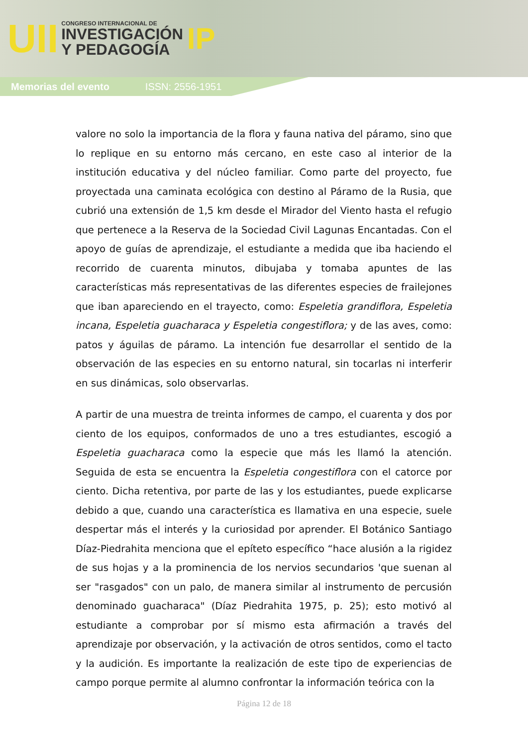UII
CONGRESO INTERNACIONAL DE
INVESTIGACIÓN
Y PEDAGOGÍA
IP
Memorias del evento ISSN: 2556-1951
valore no solo la importancia de la flora y fauna nativa del páramo, sino que lo replique en su entorno más cercano, en este caso al interior de la institución educativa y del núcleo familiar. Como parte del proyecto, fue proyectada una caminata ecológica con destino al Páramo de la Rusia, que cubrió una extensión de 1,5 km desde el Mirador del Viento hasta el refugio que pertenece a la Reserva de la Sociedad Civil Lagunas Encantadas. Con el apoyo de guías de aprendizaje, el estudiante a medida que iba haciendo el recorrido de cuarenta minutos, dibujaba y tomaba apuntes de las características más representativas de las diferentes especies de frailejones que iban apareciendo en el trayecto, como: Espeletia grandiflora, Espeletia incana, Espeletia guacharaca y Espeletia congestiflora; y de las aves, como: patos y águilas de páramo. La intención fue desarrollar el sentido de la observación de las especies en su entorno natural, sin tocarlas ni interferir en sus dinámicas, solo observarlas.
A partir de una muestra de treinta informes de campo, el cuarenta y dos por ciento de los equipos, conformados de uno a tres estudiantes, escogió a Espeletia guacharaca como la especie que más les llamó la atención. Seguida de esta se encuentra la Espeletia congestiflora con el catorce por ciento. Dicha retentiva, por parte de las y los estudiantes, puede explicarse debido a que, cuando una característica es llamativa en una especie, suele despertar más el interés y la curiosidad por aprender. El Botánico Santiago Díaz-Piedrahita menciona que el epíteto específico “hace alusión a la rigidez de sus hojas y a la prominencia de los nervios secundarios 'que suenan al ser "rasgados" con un palo, de manera similar al instrumento de percusión denominado guacharaca" (Díaz Piedrahita 1975, p. 25); esto motivó al estudiante a comprobar por sí mismo esta afirmación a través del aprendizaje por observación, y la activación de otros sentidos, como el tacto y la audición. Es importante la realización de este tipo de experiencias de campo porque permite al alumno confrontar la información teórica con la
Página 12 de 18